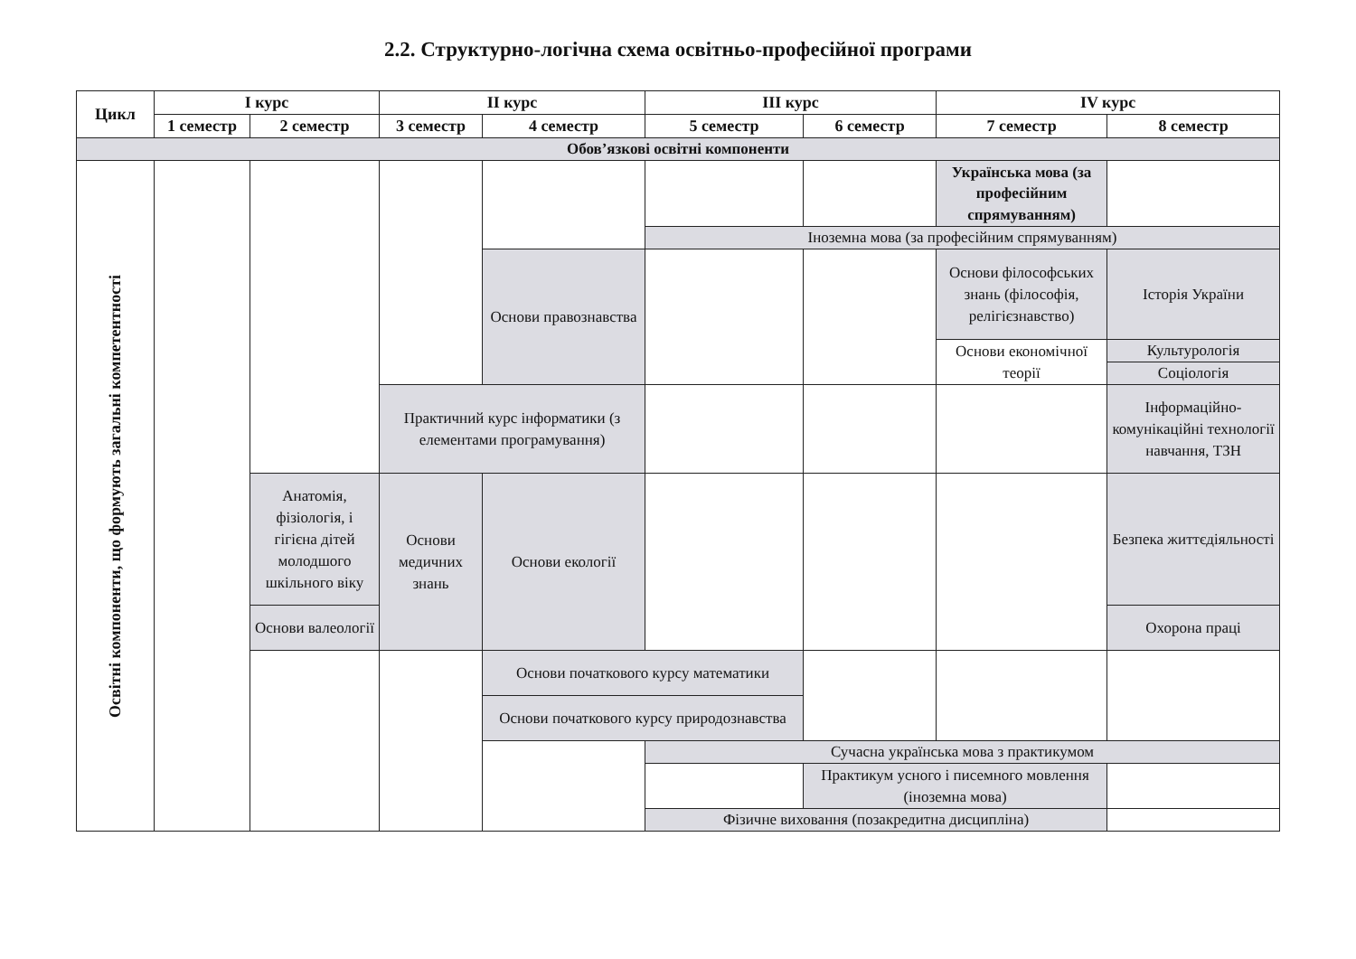2.2. Структурно-логічна схема освітньо-професійної програми
| Цикл | I курс | | II курс | | III курс | | IV курс | |
| --- | --- | --- | --- | --- | --- | --- | --- | --- |
| | 1 семестр | 2 семестр | 3 семестр | 4 семестр | 5 семестр | 6 семестр | 7 семестр | 8 семестр |
| Обов’язкові освітні компоненти | | | | | | | | |
| Освітні компоненти, що формують загальні компетентності | | | | | | | Українська мова (за професійним спрямуванням) | |
| | | | | | Іноземна мова (за професійним спрямуванням) | | | |
| | | | | Основи правознавства | | | Основи філософських знань (філософія, релігієзнавство) | Історія України |
| | | | | | | | Основи економічної теорії | Культурологія |
| | | | | | | | | Соціологія |
| | | | Практичний курс інформатики (з елементами програмування) | | | | | Інформаційно-комунікаційні технології навчання, ТЗН |
| | | Анатомія, фізіологія, і гігієна дітей молодшого шкільного віку | Основи медичних знань | Основи екології | | | | Безпека життєдіяльності |
| | | Основи валеології | | | | | | Охорона праці |
| | | | | Основи початкового курсу математики | | | | |
| | | | | Основи початкового курсу природознавства | | | | |
| | | | | | Сучасна українська мова з практикумом | | | |
| | | | | | | Практикум усного і писемного мовлення (іноземна мова) | | |
| | | | | | Фізичне виховання (позакредитна дисципліна) | | | |